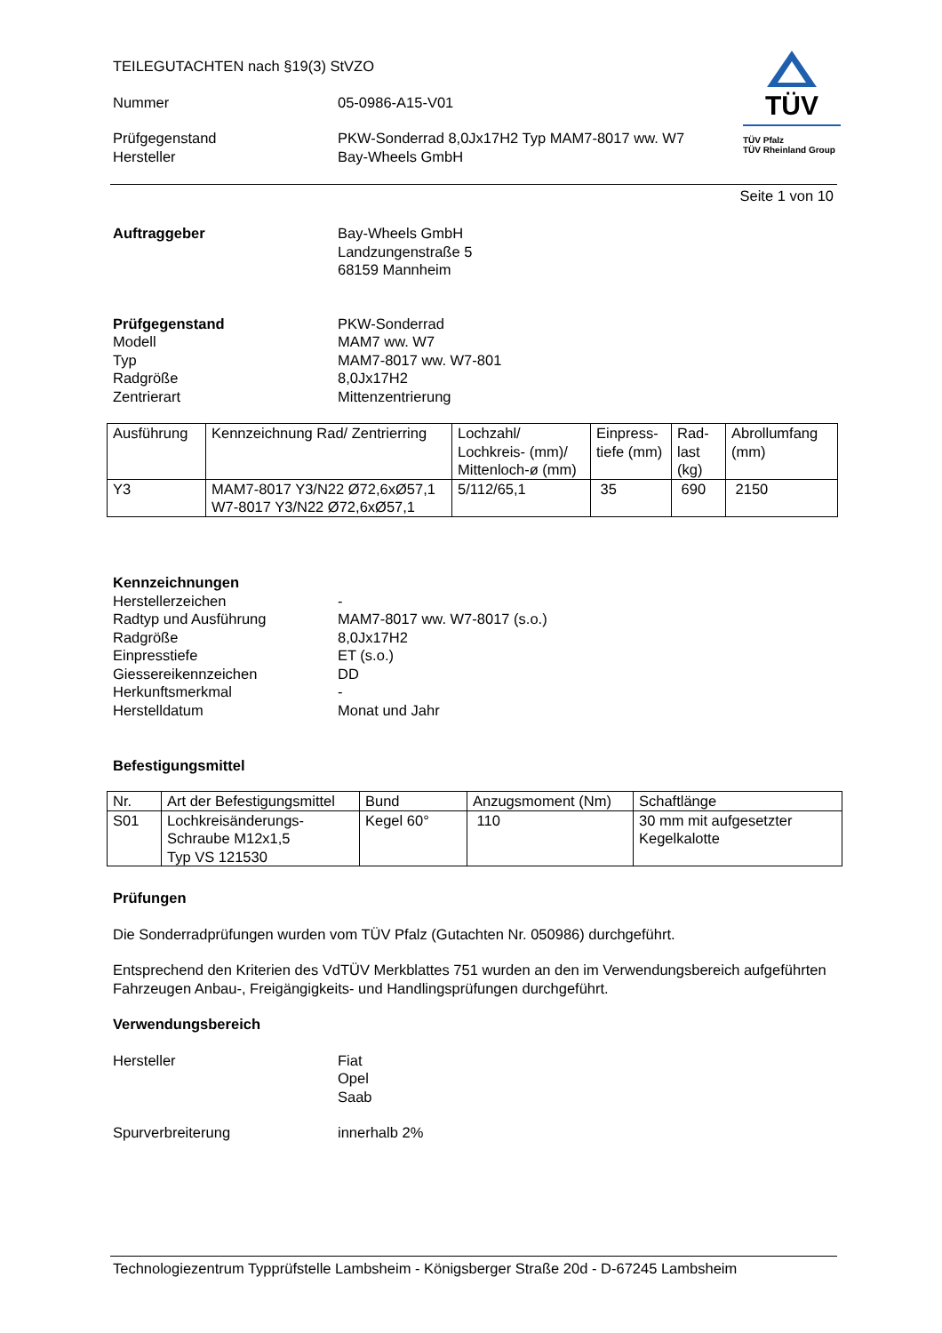TEILEGUTACHTEN nach §19(3) StVZO
Nummer 05-0986-A15-V01
Prüfgegenstand PKW-Sonderrad 8,0Jx17H2 Typ MAM7-8017 ww. W7
Hersteller Bay-Wheels GmbH
TÜV
TÜV Pfalz
TÜV Rheinland Group
Seite 1 von 10
Auftraggeber Bay-Wheels GmbH
Landzungenstraße 5
68159 Mannheim
Prüfgegenstand
Modell
Typ
Radgröße
Zentrierart
PKW-Sonderrad
MAM7 ww. W7
MAM7-8017 ww. W7-801
8,0Jx17H2
Mittenzentrierung
| Ausführung | Kennzeichnung Rad/ Zentrierring | Lochzahl/ Lochkreis- (mm)/ Mittenloch-ø (mm) | Einpress-tiefe (mm) | Rad-last (kg) | Abrollumfang (mm) |
| --- | --- | --- | --- | --- | --- |
| Y3 | MAM7-8017 Y3/N22 Ø72,6xØ57,1 W7-8017 Y3/N22 Ø72,6xØ57,1 | 5/112/65,1 | 35 | 690 | 2150 |
Kennzeichnungen
Herstellerzeichen
Radtyp und Ausführung
Radgröße
Einpresstiefe
Giessereikennzeichen
Herkunftsmerkmal
Herstelldatum
-
MAM7-8017 ww. W7-8017 (s.o.)
8,0Jx17H2
ET (s.o.)
DD
-
Monat und Jahr
Befestigungsmittel
| Nr. | Art der Befestigungsmittel | Bund | Anzugsmoment (Nm) | Schaftlänge |
| --- | --- | --- | --- | --- |
| S01 | Lochkreisänderungs-Schraube M12x1,5 Typ VS 121530 | Kegel 60° | 110 | 30 mm mit aufgesetzter Kegelkalotte |
Prüfungen
Die Sonderradprüfungen wurden vom TÜV Pfalz (Gutachten Nr. 050986) durchgeführt.
Entsprechend den Kriterien des VdTÜV Merkblattes 751 wurden an den im Verwendungsbereich aufgeführten Fahrzeugen Anbau-, Freigängigkeits- und Handlingsprüfungen durchgeführt.
Verwendungsbereich
Hersteller Fiat
Opel
Saab
Spurverbreiterung innerhalb 2%
Technologiezentrum Typprüfstelle Lambsheim - Königsberger Straße 20d - D-67245 Lambsheim